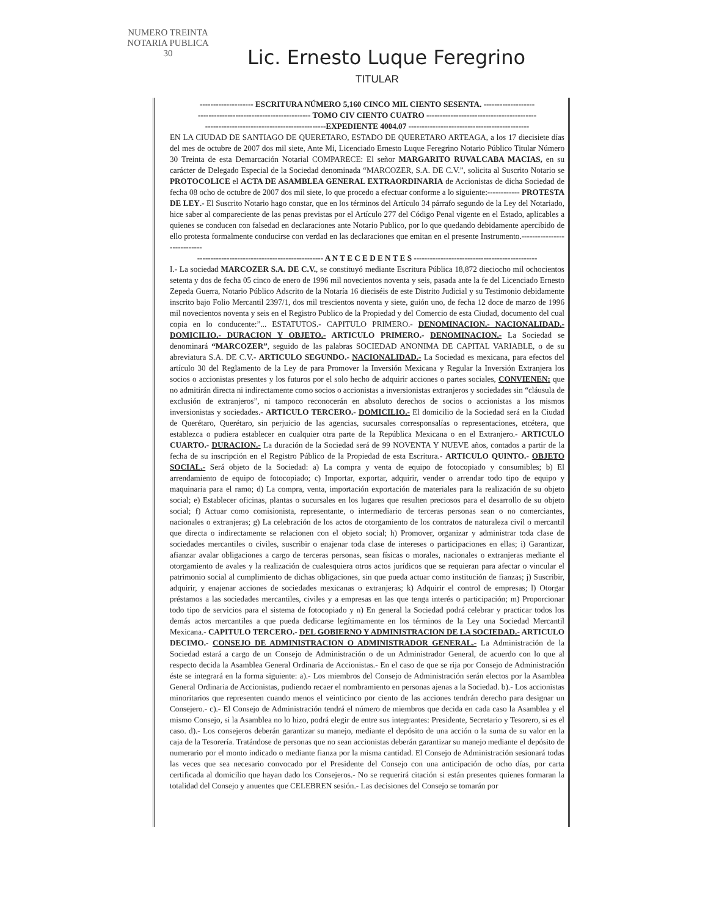NUMERO TREINTA
NOTARIA PUBLICA
30
Lic. Ernesto Luque Feregrino
TITULAR
-------------------- ESCRITURA NÚMERO 5,160 CINCO MIL CIENTO SESENTA. -------------------
------------------------------------------ TOMO CIV CIENTO CUATRO -----------------------------------------
---------------------------------------------EXPEDIENTE 4004.07 ---------------------------------------------
EN LA CIUDAD DE SANTIAGO DE QUERETARO, ESTADO DE QUERETARO ARTEAGA, a los 17 diecisiete días del mes de octubre de 2007 dos mil siete, Ante Mi, Licenciado Ernesto Luque Feregrino Notario Público Titular Número 30 Treinta de esta Demarcación Notarial COMPARECE: El señor MARGARITO RUVALCABA MACIAS, en su carácter de Delegado Especial de la Sociedad denominada “MARCOZER, S.A. DE C.V.”, solicita al Suscrito Notario se PROTOCOLICE el ACTA DE ASAMBLEA GENERAL EXTRAORDINARIA de Accionistas de dicha Sociedad de fecha 08 ocho de octubre de 2007 dos mil siete, lo que procedo a efectuar conforme a lo siguiente:------------ PROTESTA DE LEY.- El Suscrito Notario hago constar, que en los términos del Artículo 34 párrafo segundo de la Ley del Notariado, hice saber al compareciente de las penas previstas por el Artículo 277 del Código Penal vigente en el Estado, aplicables a quienes se conducen con falsedad en declaraciones ante Notario Publico, por lo que quedando debidamente apercibido de ello protesta formalmente conducirse con verdad en las declaraciones que emitan en el presente Instrumento.----------------------------
----------------------------------------------- A N T E C E D E N T E S ----------------------------------------------
I.- La sociedad MARCOZER S.A. DE C.V., se constituyó mediante Escritura Pública 18,872 dieciocho mil ochocientos setenta y dos de fecha 05 cinco de enero de 1996 mil novecientos noventa y seis, pasada ante la fe del Licenciado Ernesto Zepeda Guerra, Notario Público Adscrito de la Notaría 16 dieciséis de este Distrito Judicial y su Testimonio debidamente inscrito bajo Folio Mercantil 2397/1, dos mil trescientos noventa y siete, guión uno, de fecha 12 doce de marzo de 1996 mil novecientos noventa y seis en el Registro Publico de la Propiedad y del Comercio de esta Ciudad, documento del cual copia en lo conducente:”... ESTATUTOS.- CAPITULO PRIMERO.- DENOMINACION.- NACIONALIDAD.- DOMICILIO.- DURACION Y OBJETO.- ARTICULO PRIMERO.- DENOMINACION.- La Sociedad se denominará “MARCOZER”, seguido de las palabras SOCIEDAD ANONIMA DE CAPITAL VARIABLE, o de su abreviatura S.A. DE C.V.- ARTICULO SEGUNDO.- NACIONALIDAD.- La Sociedad es mexicana, para efectos del artículo 30 del Reglamento de la Ley de para Promover la Inversión Mexicana y Regular la Inversión Extranjera los socios o accionistas presentes y los futuros por el solo hecho de adquirir acciones o partes sociales, CONVIENEN: que no admitirán directa ni indirectamente como socios o accionistas a inversionistas extranjeros y sociedades sin “cláusula de exclusión de extranjeros”, ni tampoco reconocerán en absoluto derechos de socios o accionistas a los mismos inversionistas y sociedades.- ARTICULO TERCERO.- DOMICILIO.- El domicilio de la Sociedad será en la Ciudad de Querétaro, Querétaro, sin perjuicio de las agencias, sucursales corresponsalías o representaciones, etcétera, que establezca o pudiera establecer en cualquier otra parte de la República Mexicana o en el Extranjero.- ARTICULO CUARTO.- DURACION.- La duración de la Sociedad será de 99 NOVENTA Y NUEVE años, contados a partir de la fecha de su inscripción en el Registro Público de la Propiedad de esta Escritura.- ARTICULO QUINTO.- OBJETO SOCIAL.- Será objeto de la Sociedad: a) La compra y venta de equipo de fotocopiado y consumibles; b) El arrendamiento de equipo de fotocopiado; c) Importar, exportar, adquirir, vender o arrendar todo tipo de equipo y maquinaria para el ramo; d) La compra, venta, importación exportación de materiales para la realización de su objeto social; e) Establecer oficinas, plantas o sucursales en los lugares que resulten preciosos para el desarrollo de su objeto social; f) Actuar como comisionista, representante, o intermediario de terceras personas sean o no comerciantes, nacionales o extranjeras; g) La celebración de los actos de otorgamiento de los contratos de naturaleza civil o mercantil que directa o indirectamente se relacionen con el objeto social; h) Promover, organizar y administrar toda clase de sociedades mercantiles o civiles, suscribir o enajenar toda clase de intereses o participaciones en ellas; i) Garantizar, afianzar avalar obligaciones a cargo de terceras personas, sean físicas o morales, nacionales o extranjeras mediante el otorgamiento de avales y la realización de cualesquiera otros actos jurídicos que se requieran para afectar o vincular el patrimonio social al cumplimiento de dichas obligaciones, sin que pueda actuar como institución de fianzas; j) Suscribir, adquirir, y enajenar acciones de sociedades mexicanas o extranjeras; k) Adquirir el control de empresas; l) Otorgar préstamos a las sociedades mercantiles, civiles y a empresas en las que tenga interés o participación; m) Proporcionar todo tipo de servicios para el sistema de fotocopiado y n) En general la Sociedad podrá celebrar y practicar todos los demás actos mercantiles a que pueda dedicarse legítimamente en los términos de la Ley una Sociedad Mercantil Mexicana.- CAPITULO TERCERO.- DEL GOBIERNO Y ADMINISTRACION DE LA SOCIEDAD.- ARTICULO DECIMO.- CONSEJO DE ADMINISTRACION O ADMINISTRADOR GENERAL.- La Administración de la Sociedad estará a cargo de un Consejo de Administración o de un Administrador General, de acuerdo con lo que al respecto decida la Asamblea General Ordinaria de Accionistas.- En el caso de que se rija por Consejo de Administración éste se integrará en la forma siguiente: a).- Los miembros del Consejo de Administración serán electos por la Asamblea General Ordinaria de Accionistas, pudiendo recaer el nombramiento en personas ajenas a la Sociedad. b).- Los accionistas minoritarios que representen cuando menos el veinticinco por ciento de las acciones tendrán derecho para designar un Consejero.- c).- El Consejo de Administración tendrá el número de miembros que decida en cada caso la Asamblea y el mismo Consejo, si la Asamblea no lo hizo, podrá elegir de entre sus integrantes: Presidente, Secretario y Tesorero, si es el caso. d).- Los consejeros deberán garantizar su manejo, mediante el depósito de una acción o la suma de su valor en la caja de la Tesorería. Tratándose de personas que no sean accionistas deberán garantizar su manejo mediante el depósito de numerario por el monto indicado o mediante fianza por la misma cantidad. El Consejo de Administración sesionará todas las veces que sea necesario convocado por el Presidente del Consejo con una anticipación de ocho días, por carta certificada al domicilio que hayan dado los Consejeros.- No se requerirá citación si están presentes quienes formaran la totalidad del Consejo y anuentes que CELEBREN sesión.- Las decisiones del Consejo se tomarán por